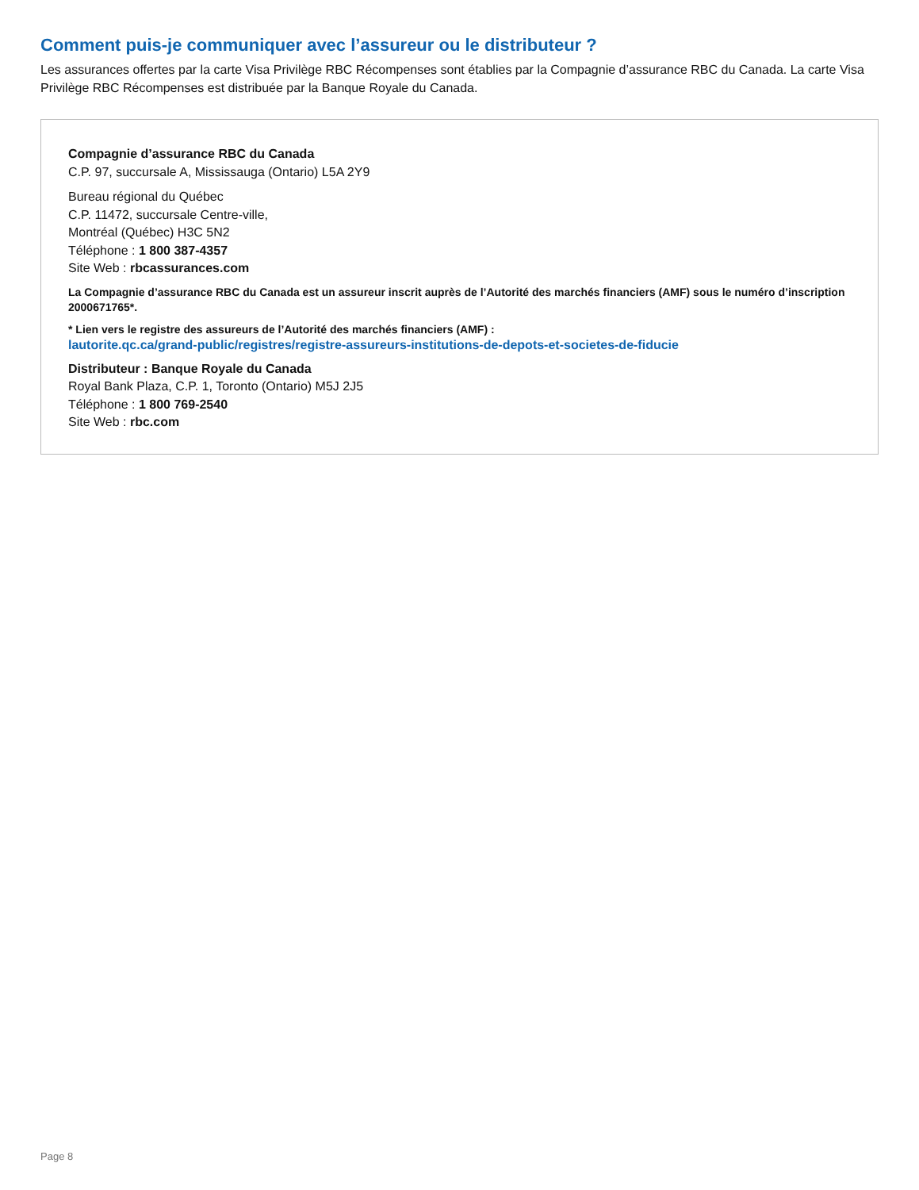Comment puis-je communiquer avec l’assureur ou le distributeur ?
Les assurances offertes par la carte Visa Privilège RBC Récompenses sont établies par la Compagnie d’assurance RBC du Canada. La carte Visa Privilège RBC Récompenses est distribuée par la Banque Royale du Canada.
Compagnie d’assurance RBC du Canada
C.P. 97, succursale A, Mississauga (Ontario) L5A 2Y9
Bureau régional du Québec
C.P. 11472, succursale Centre-ville,
Montréal (Québec) H3C 5N2
Téléphone : 1 800 387-4357
Site Web : rbcassurances.com
La Compagnie d’assurance RBC du Canada est un assureur inscrit auprès de l’Autorité des marchés financiers (AMF) sous le numéro d’inscription 2000671765*.
* Lien vers le registre des assureurs de l’Autorité des marchés financiers (AMF) :
lautorite.qc.ca/grand-public/registres/registre-assureurs-institutions-de-depots-et-societes-de-fiducie
Distributeur : Banque Royale du Canada
Royal Bank Plaza, C.P. 1, Toronto (Ontario) M5J 2J5
Téléphone : 1 800 769-2540
Site Web : rbc.com
Page 8